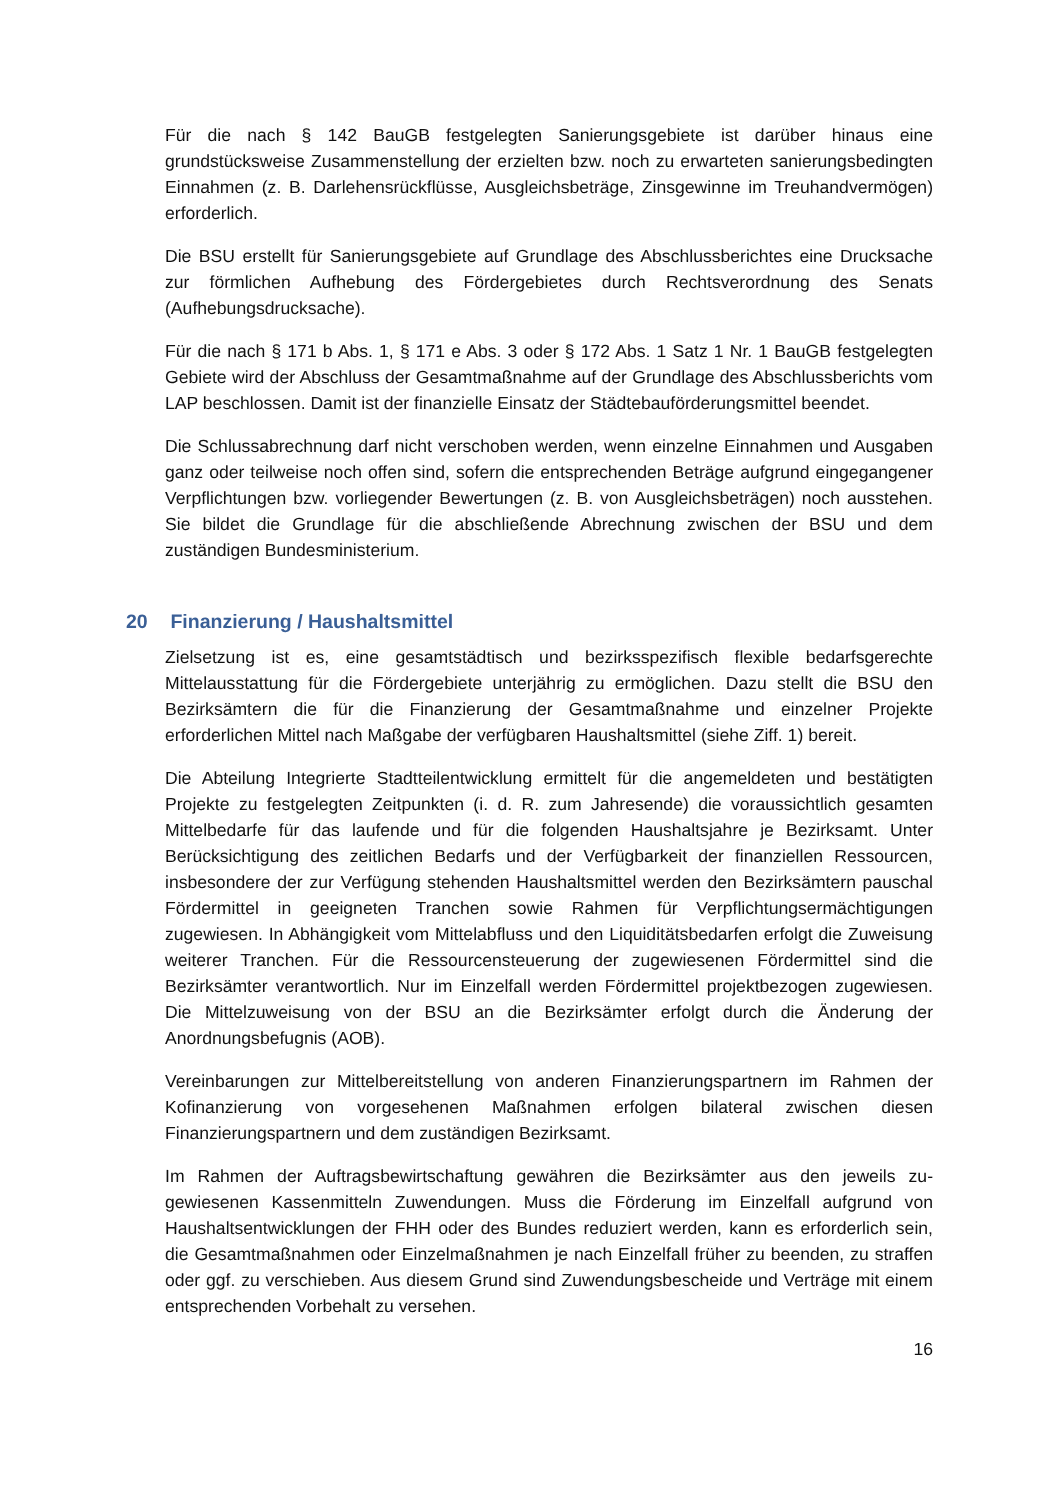Für die nach § 142 BauGB festgelegten Sanierungsgebiete ist darüber hinaus eine grundstücksweise Zusammenstellung der erzielten bzw. noch zu erwarteten sanierungs­bedingten Einnahmen (z. B. Darlehensrückflüsse, Ausgleichsbeträge, Zinsgewinne im Treuhandvermögen) erforderlich.
Die BSU erstellt für Sanierungsgebiete auf Grundlage des Abschlussberichtes eine Drucksache zur förmlichen Aufhebung des Fördergebietes durch Rechtsverordnung des Senats (Aufhebungsdrucksache).
Für die nach § 171 b Abs. 1, § 171 e Abs. 3 oder § 172 Abs. 1 Satz 1 Nr. 1 BauGB fest­gelegten Gebiete wird der Abschluss der Gesamtmaßnahme auf der Grundlage des Ab­schlussberichts vom LAP beschlossen. Damit ist der finanzielle Einsatz der Städtebau­förderungsmittel beendet.
Die Schlussabrechnung darf nicht verschoben werden, wenn einzelne Einnahmen und Ausgaben ganz oder teilweise noch offen sind, sofern die entsprechenden Beträge auf­grund eingegangener Verpflichtungen bzw. vorliegender Bewertungen (z. B. von Aus­gleichsbeträgen) noch ausstehen. Sie bildet die Grundlage für die abschließende Ab­rechnung zwischen der BSU und dem zuständigen Bundesministerium.
20 Finanzierung / Haushaltsmittel
Zielsetzung ist es, eine gesamtstädtisch und bezirksspezifisch flexible bedarfsgerechte Mittelausstattung für die Fördergebiete unterjährig zu ermöglichen. Dazu stellt die BSU den Bezirksämtern die für die Finanzierung der Gesamtmaßnahme und einzelner Pro­jekte erforderlichen Mittel nach Maßgabe der verfügbaren Haushaltsmittel (siehe Ziff. 1) bereit.
Die Abteilung Integrierte Stadtteilentwicklung ermittelt für die angemeldeten und bestä­tigten Projekte zu festgelegten Zeitpunkten (i. d. R. zum Jahresende) die voraussichtlich gesamten Mittelbedarfe für das laufende und für die folgenden Haushaltsjahre je Be­zirksamt. Unter Berücksichtigung des zeitlichen Bedarfs und der Verfügbarkeit der finan­ziellen Ressourcen, insbesondere der zur Verfügung stehenden Haushaltsmittel werden den Bezirksämtern pauschal Fördermittel in geeigneten Tranchen sowie Rahmen für Verpflichtungsermächtigungen zugewiesen. In Abhängigkeit vom Mittelabfluss und den Liquiditätsbedarfen erfolgt die Zuweisung weiterer Tranchen. Für die Ressourcensteue­rung der zugewiesenen Fördermittel sind die Bezirksämter verantwortlich. Nur im Einzel­fall werden Fördermittel projektbezogen zugewiesen. Die Mittelzuweisung von der BSU an die Bezirksämter erfolgt durch die Änderung der Anordnungsbefugnis (AOB).
Vereinbarungen zur Mittelbereitstellung von anderen Finanzierungspartnern im Rahmen der Kofinanzierung von vorgesehenen Maßnahmen erfolgen bilateral zwischen diesen Finanzierungspartnern und dem zuständigen Bezirksamt.
Im Rahmen der Auftragsbewirtschaftung gewähren die Bezirksämter aus den jeweils zu­gewiesenen Kassenmitteln Zuwendungen. Muss die Förderung im Einzelfall aufgrund von Haushaltsentwicklungen der FHH oder des Bundes reduziert werden, kann es erfor­derlich sein, die Gesamtmaßnahmen oder Einzelmaßnahmen je nach Einzelfall früher zu beenden, zu straffen oder ggf. zu verschieben. Aus diesem Grund sind Zuwendungsbe­scheide und Verträge mit einem entsprechenden Vorbehalt zu versehen.
16